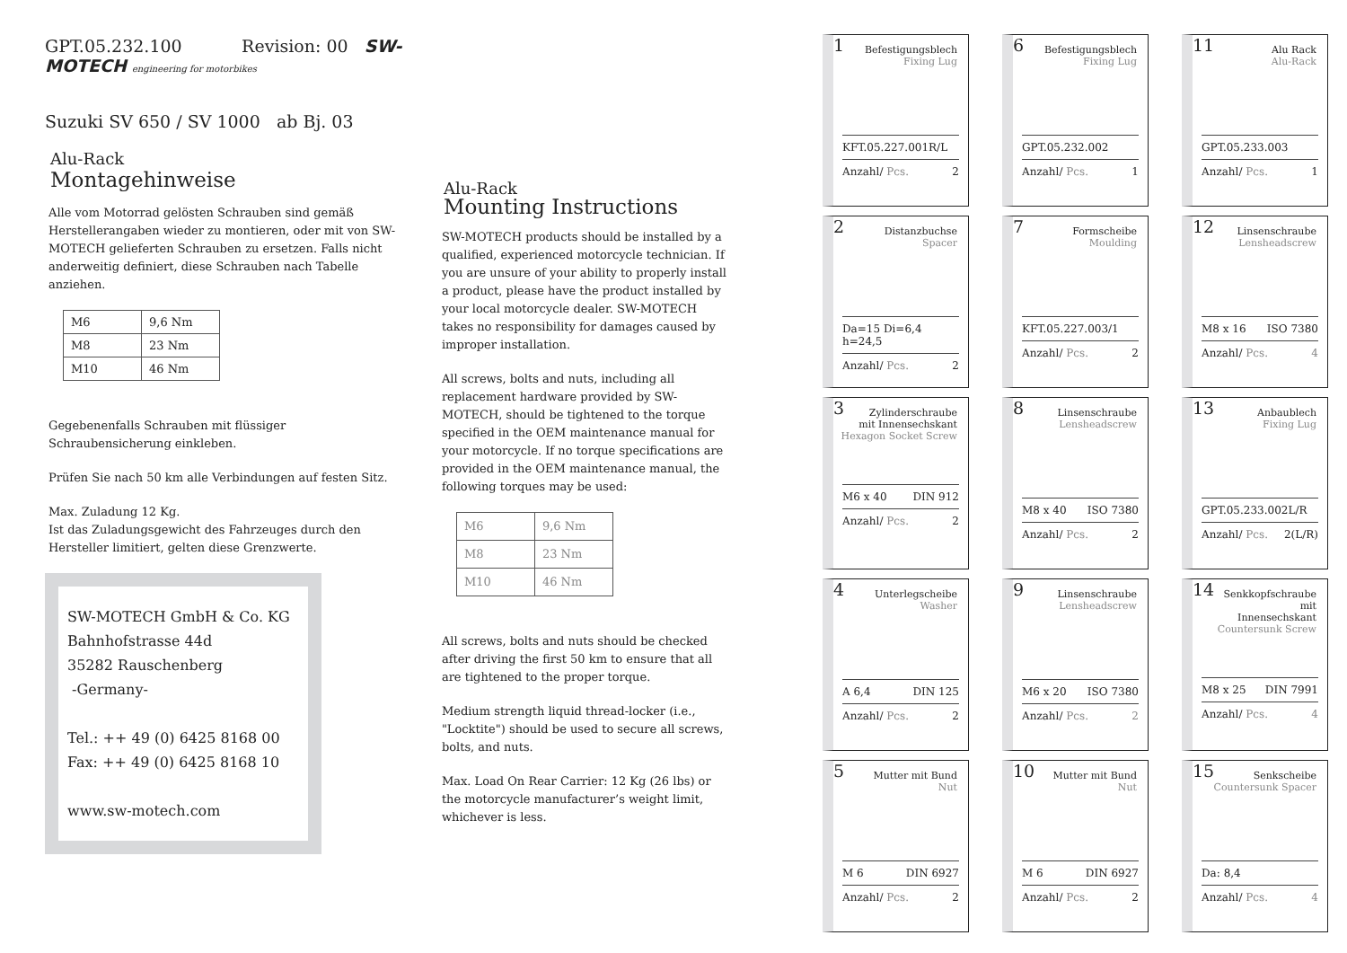GPT.05.232.100 Revision: 00 SW-MOTECH engineering for motorbikes
Suzuki SV 650 / SV 1000 ab Bj. 03
Alu-Rack
Montagehinweise
Alle vom Motorrad gelösten Schrauben sind gemäß Herstellerangaben wieder zu montieren, oder mit von SW-MOTECH gelieferten Schrauben zu ersetzen. Falls nicht anderweitig definiert, diese Schrauben nach Tabelle anziehen.
| M6 | 9,6 Nm |
| M8 | 23 Nm |
| M10 | 46 Nm |
Gegebenenfalls Schrauben mit flüssiger Schraubensicherung einkleben.
Prüfen Sie nach 50 km alle Verbindungen auf festen Sitz.
Max. Zuladung 12 Kg.
Ist das Zuladungsgewicht des Fahrzeuges durch den Hersteller limitiert, gelten diese Grenzwerte.
SW-MOTECH GmbH & Co. KG
Bahnhofstrasse 44d
35282 Rauschenberg
-Germany-
Tel.: ++ 49 (0) 6425 8168 00
Fax: ++ 49 (0) 6425 8168 10
www.sw-motech.com
Alu-Rack
Mounting Instructions
SW-MOTECH products should be installed by a qualified, experienced motorcycle technician. If you are unsure of your ability to properly install a product, please have the product installed by your local motorcycle dealer. SW-MOTECH takes no responsibility for damages caused by improper installation.
All screws, bolts and nuts, including all replacement hardware provided by SW-MOTECH, should be tightened to the torque specified in the OEM maintenance manual for your motorcycle. If no torque specifications are provided in the OEM maintenance manual, the following torques may be used:
| M6 | 9,6 Nm |
| M8 | 23 Nm |
| M10 | 46 Nm |
All screws, bolts and nuts should be checked after driving the first 50 km to ensure that all are tightened to the proper torque.
Medium strength liquid thread-locker (i.e., "Locktite") should be used to secure all screws, bolts, and nuts.
Max. Load On Rear Carrier: 12 Kg (26 lbs) or the motorcycle manufacturer’s weight limit, whichever is less.
1
Befestigungsblech
Fixing Lug
KFT.05.227.001R/L
Anzahl/ Pcs. 2
6
Befestigungsblech
Fixing Lug
GPT.05.232.002
Anzahl/ Pcs. 1
11
Alu Rack
Alu-Rack
GPT.05.233.003
Anzahl/ Pcs. 1
2
Distanzbuchse
Spacer
Da=15 Di=6,4 h=24,5
Anzahl/ Pcs. 2
7
Formscheibe
Moulding
KFT.05.227.003/1
Anzahl/ Pcs. 2
12
Linsenschraube
Lensheadscrew
M8 x 16 ISO 7380
Anzahl/ Pcs. 4
3
Zylinderschraube
mit Innensechskant
Hexagon Socket Screw
M6 x 40 DIN 912
Anzahl/ Pcs. 2
8
Linsenschraube
Lensheadscrew
M8 x 40 ISO 7380
Anzahl/ Pcs. 2
13
Anbaublech
Fixing Lug
GPT.05.233.002L/R
Anzahl/ Pcs. 2(L/R)
4
Unterlegscheibe
Washer
A 6,4 DIN 125
Anzahl/ Pcs. 2
9
Linsenschraube
Lensheadscrew
M6 x 20 ISO 7380
Anzahl/ Pcs. 2
14
Senkkopfschraube mit
Innensechskant
Countersunk Screw
M8 x 25 DIN 7991
Anzahl/ Pcs. 4
5
Mutter mit Bund
Nut
M 6 DIN 6927
Anzahl/ Pcs. 2
10
Mutter mit Bund
Nut
M 6 DIN 6927
Anzahl/ Pcs. 2
15
Senkscheibe
Countersunk Spacer
Da: 8,4
Anzahl/ Pcs. 4